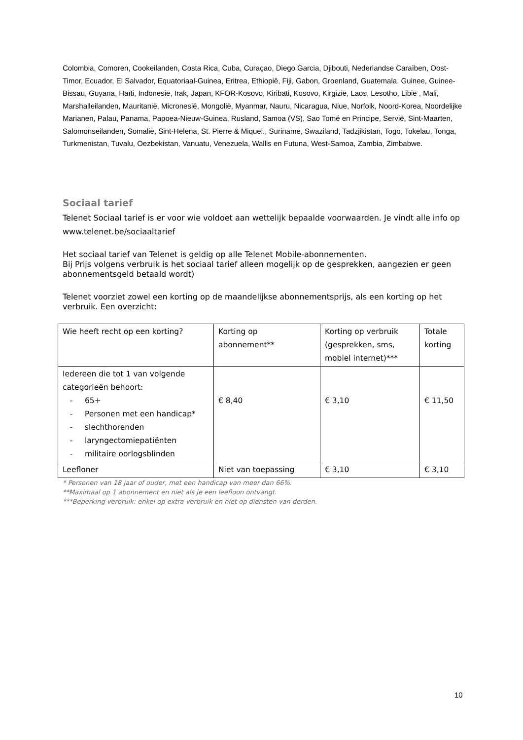Colombia, Comoren, Cookeilanden, Costa Rica, Cuba, Curaçao, Diego Garcia, Djibouti, Nederlandse Caraïben, Oost-Timor, Ecuador, El Salvador, Equatoriaal-Guinea, Eritrea, Ethiopië, Fiji, Gabon, Groenland, Guatemala, Guinee, Guinee-Bissau, Guyana, Haïti, Indonesië, Irak, Japan, KFOR-Kosovo, Kiribati, Kosovo, Kirgizië, Laos, Lesotho, Libië , Mali, Marshalleilanden, Mauritanië, Micronesië, Mongolië, Myanmar, Nauru, Nicaragua, Niue, Norfolk, Noord-Korea, Noordelijke Marianen, Palau, Panama, Papoea-Nieuw-Guinea, Rusland, Samoa (VS), Sao Tomé en Principe, Servië, Sint-Maarten, Salomonseilanden, Somalië, Sint-Helena, St. Pierre & Miquel., Suriname, Swaziland, Tadzjikistan, Togo, Tokelau, Tonga, Turkmenistan, Tuvalu, Oezbekistan, Vanuatu, Venezuela, Wallis en Futuna, West-Samoa, Zambia, Zimbabwe.
Sociaal tarief
Telenet Sociaal tarief is er voor wie voldoet aan wettelijk bepaalde voorwaarden. Je vindt alle info op www.telenet.be/sociaaltarief
Het sociaal tarief van Telenet is geldig op alle Telenet Mobile-abonnementen.
Bij Prijs volgens verbruik is het sociaal tarief alleen mogelijk op de gesprekken, aangezien er geen abonnementsgeld betaald wordt)
Telenet voorziet zowel een korting op de maandelijkse abonnementsprijs, als een korting op het verbruik. Een overzicht:
| Wie heeft recht op een korting? | Korting op abonnement** | Korting op verbruik (gesprekken, sms, mobiel internet)*** | Totale korting |
| Iedereen die tot 1 van volgende categorieën behoort: - 65+ - Personen met een handicap* - slechthorenden - laryngectomiepatiënten - militaire oorlogsblinden | € 8,40 | € 3,10 | € 11,50 |
| Leefloner | Niet van toepassing | € 3,10 | € 3,10 |
* Personen van 18 jaar of ouder, met een handicap van meer dan 66%.
**Maximaal op 1 abonnement en niet als je een leefloon ontvangt.
***Beperking verbruik: enkel op extra verbruik en niet op diensten van derden.
10